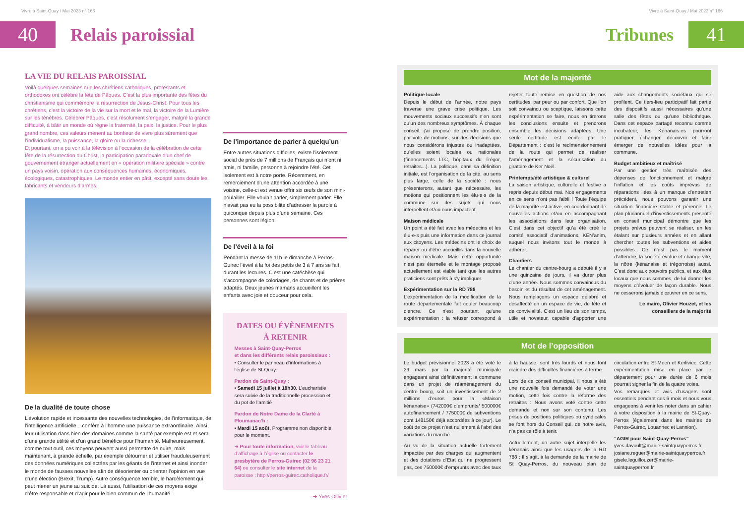Vivre à Saint-Quay / Mai 2023 n° 166
40
Relais paroissial
LA VIE DU RELAIS PAROISSIAL
Voilà quelques semaines que les chrétiens catholiques, protestants et orthodoxes ont célébré la fête de Pâques. C’est la plus importante des fêtes du christianisme qui commémore la résurrection de Jésus-Christ. Pour tous les chrétiens, c’est la victoire de la vie sur la mort et le mal, la victoire de la Lumière sur les ténèbres. Célébrer Pâques, c’est résolument s’engager, malgré la grande difficulté, à bâtir un monde où règne la fraternité, la paix, la justice. Pour le plus grand nombre, ces valeurs mènent au bonheur de vivre plus sûrement que l’individualisme, la puissance, la gloire ou la richesse.
Et pourtant, on a pu voir à la télévision à l’occasion de la célébration de cette fête de la résurrection du Christ, la participation paradoxale d’un chef de gouvernement étranger actuellement en « opération militaire spéciale » contre un pays voisin, opération aux conséquences humaines, économiques, écologiques, catastrophiques. Le monde entier en pâtit, excepté sans doute les fabricants et vendeurs d’armes.
De la dualité de toute chose
L’évolution rapide et incessante des nouvelles technologies, de l’informatique, de l’intelligence artificielle... confère à l’homme une puissance extraordinaire. Ainsi, leur utilisation dans bien des domaines comme la santé par exemple est et sera d’une grande utilité et d’un grand bénéfice pour l’humanité. Malheureusement, comme tout outil, ces moyens peuvent aussi permettre de nuire, mais maintenant, à grande échelle, par exemple détourner et utiliser frauduleusement des données numériques collectées par les géants de l’internet et ainsi inonder le monde de fausses nouvelles afin de désorienter ou orienter l’opinion en vue d’une élection (Brexit, Trump). Autre conséquence terrible, le harcèlement qui peut mener un jeune au suicide. Là aussi, l’utilisation de ces moyens exige d’être responsable et d’agir pour le bien commun de l’humanité.
De l’importance de parler à quelqu’un
Entre autres situations difficiles, existe l’isolement social de près de 7 millions de Français qui n’ont ni amis, ni famille, personne à rejoindre l’été. Cet isolement est à notre porte. Récemment, en remerciement d’une attention accordée à une voisine, celle-ci est venue offrir six œufs de son mini-poulailler. Elle voulait parler, simplement parler. Elle n’avait pas eu la possibilité d’adresser la parole à quiconque depuis plus d’une semaine. Ces personnes sont légion.
De l’éveil à la foi
Pendant la messe de 11h le dimanche à Perros-Guirec l’éveil à la foi des petits de 3 à 7 ans se fait durant les lectures. C’est une catéchèse qui s’accompagne de coloriages, de chants et de prières adaptés. Deux jeunes mamans accueillent les enfants avec joie et douceur pour cela.
DATES OU ÉVÈNEMENTS
À RETENIR
Messes à Saint-Quay-Perros
et dans les différents relais paroissiaux :
• Consulter le panneau d’informations à l’église de St-Quay.
Pardon de Saint-Quay :
• Samedi 15 juillet à 18h30. L’eucharistie sera suivie de la traditionnelle procession et du pot de l’amitié
Pardon de Notre Dame de la Clarté à Ploumanac’h :
• Mardi 15 août. Programme non disponible pour le moment.
➔ Pour toute information, voir le tableau d’affichage à l’église ou contacter le presbytère de Perros-Guirec (02 96 23 21 64) ou consulter le site internet de la paroisse : http://perros-guirec.catholique.fr/
➔ Yves Ollivier
Vivre à Saint-Quay / Mai 2023 n° 166
Tribunes
41
Mot de la majorité
Politique locale
Depuis le début de l’année, notre pays traverse une grave crise politique. Les mouvements sociaux successifs n’en sont qu’un des nombreux symptômes. À chaque conseil, j’ai proposé de prendre position, par vote de motions, sur des décisions que nous considérons injustes ou inadaptées, qu’elles soient locales ou nationales (financements LTC, hôpitaux du Trégor, retraites...). La politique, dans sa définition initiale, est l’organisation de la cité, au sens plus large, celle de la société : nous présenterons, autant que nécessaire, les motions qui positionnent les élu·e·s de la commune sur des sujets qui nous interpellent et/ou nous impactent.
Maison médicale
Un point a été fait avec les médecins et les élu·e·s puis une information dans ce journal aux citoyens. Les médecins ont le choix de réparer ou d’être accueillis dans la nouvelle maison médicale. Mais cette opportunité n’est pas éternelle et le montage proposé actuellement est viable tant que les autres praticiens sont prêts à s’y impliquer.
Expérimentation sur la RD 788
L’expérimentation de la modification de la route départementale fait couler beaucoup d’encre. Ce n’est pourtant qu’une expérimentation : la refuser correspond à rejeter toute remise en question de nos certitudes, par peur ou par confort. Que l’on soit convaincu ou sceptique, laissons cette expérimentation se faire, nous en tirerons les conclusions ensuite et prendrons ensemble les décisions adaptées. Une seule certitude est écrite par le Département : c’est le redimensionnement de la route qui permet de réaliser l’aménagement et la sécurisation du giratoire de Ker Noël.
Printemps/été artistique & culturel
La saison artistique, culturelle et festive a repris depuis début mai. Nos engagements en ce sens n’ont pas faibli ! Toute l’équipe de la majorité est active, en coordonnant de nouvelles actions et/ou en accompagnant les associations dans leur organisation. C’est dans cet objectif qu’a été créé le comité associatif d’animations, KEN’anim, auquel nous invitons tout le monde à adhérer.
Chantiers
Le chantier du centre-bourg a débuté il y a une quinzaine de jours, il va durer plus d’une année. Nous sommes convaincus du besoin et du résultat de cet aménagement. Nous remplaçons un espace délabré et désaffecté en un espace de vie, de fête et de convivialité. C’est un lieu de son temps, utile et novateur, capable d’apporter une aide aux changements sociétaux qui se profilent. Ce tiers-lieu participatif fait partie des dispositifs aussi nécessaires qu’une salle des fêtes ou qu’une bibliothèque. Dans cet espace partagé reconnu comme incubateur, les Kénanais·es pourront pratiquer, échanger, découvrir et faire émerger de nouvelles idées pour la commune.
Budget ambitieux et maîtrisé
Par une gestion très maîtrisée des dépenses de fonctionnement et malgré l’inflation et les coûts imprévus de réparations liées à un manque d’entretien précédent, nous pouvons garantir une situation financière stable et pérenne. Le plan pluriannuel d’investissements présenté en conseil municipal démontre que les projets prévus peuvent se réaliser, en les étalant sur plusieurs années et en allant chercher toutes les subventions et aides possibles. Ce n’est pas le moment d’attendre, la société évolue et change vite, la nôtre (kénanaise et trégorroise) aussi. C’est donc aux pouvoirs publics, et aux élus locaux que nous sommes, de lui donner les moyens d’évoluer de façon durable. Nous ne cesserons jamais d’œuvrer en ce sens.
Le maire, Olivier Houzet, et les conseillers de la majorité
Mot de l’opposition
Le budget prévisionnel 2023 a été voté le 29 mars par la majorité municipale engageant ainsi définitivement la commune dans un projet de réaménagement du centre bourg, soit un investissement de 2 millions d’euros pour la «Maison kénanaise» (742000€ d’emprunts/ 500000€ autofinancement / 775000€ de subventions dont 148150€ déjà accordées à ce jour). Le coût de ce projet n’est nullement à l’abri des variations du marché.
Au vu de la situation actuelle fortement impactée par des charges qui augmentent et des dotations d’Etat qui ne progressent pas, ces 750000€ d’emprunts avec des taux à la hausse, sont très lourds et nous font craindre des difficultés financières à terme.
Lors de ce conseil municipal, il nous a été une nouvelle fois demandé de voter une motion, cette fois contre la réforme des retraites : Nous avons voté contre cette demande et non sur son contenu. Les prises de positions politiques ou syndicales se font hors du Conseil qui, de notre avis, n’a pas ce rôle à tenir.
Actuellement, un autre sujet interpelle les kénanais ainsi que les usagers de la RD 788 : Il s’agit, à la demande de la mairie de St Quay-Perros, du nouveau plan de circulation entre St-Meen et Kerliviec. Cette expérimentation mise en place par le département pour une durée de 6 mois pourrait signer la fin de la quatre voies.
Vos remarques et avis d’usagers sont essentiels pendant ces 6 mois et nous vous engageons à venir les noter dans un cahier à votre disposition à la mairie de St-Quay-Perros (également dans les mairies de Perros-Guirec, Louannec et Lannion).
“AGIR pour Saint-Quay-Perros”
yves.davoult@mairie-saintquayperros.fr
josiane.reguer@mairie-saintquayperros.fr
gisele.leguillouzer@mairie-saintquayperros.fr